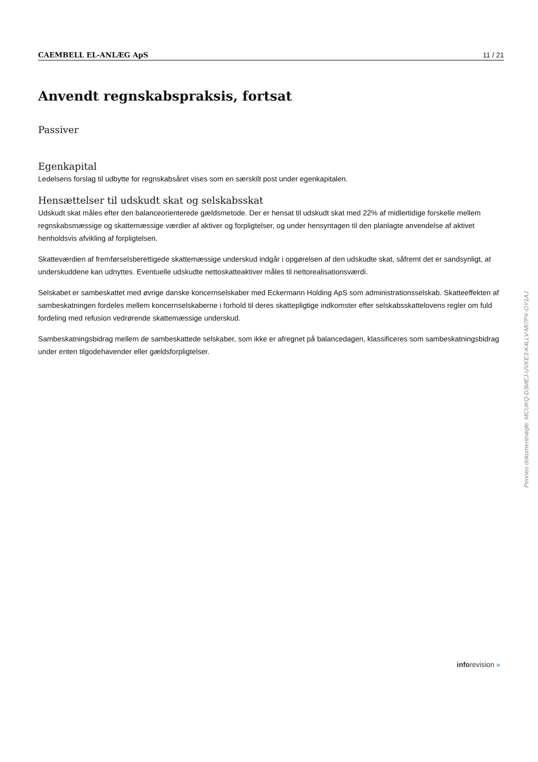CAEMBELL EL-ANLÆG ApS 11 / 21
Anvendt regnskabspraksis, fortsat
Passiver
Egenkapital
Ledelsens forslag til udbytte for regnskabsåret vises som en særskilt post under egenkapitalen.
Hensættelser til udskudt skat og selskabsskat
Udskudt skat måles efter den balanceorienterede gældsmetode. Der er hensat til udskudt skat med 22% af midlertidige forskelle mellem regnskabsmæssige og skattemæssige værdier af aktiver og forpligtelser, og under hensyntagen til den planlagte anvendelse af aktivet henholdsvis afvikling af forpligtelsen.
Skatteværdien af fremførselsberettigede skattemæssige underskud indgår i opgørelsen af den udskudte skat, såfremt det er sandsynligt, at underskuddene kan udnyttes. Eventuelle udskudte nettoskatteaktiver måles til nettorealisationsværdi.
Selskabet er sambeskattet med øvrige danske koncernselskaber med Eckermann Holding ApS som administrationsselskab. Skatteeffekten af sambeskatningen fordeles mellem koncernselskaberne i forhold til deres skattepligtige indkomster efter selskabsskattelovens regler om fuld fordeling med refusion vedrørende skattemæssige underskud.
Sambeskatningsbidrag mellem de sambeskattede selskaber, som ikke er afregnet på balancedagen, klassificeres som sambeskatningsbidrag under enten tilgodehavender eller gældsforpligtelser.
Penneo dokumentnøgle: MCUKQ-D3MEJ-UVKE3-K4LLV-MI7PX-OY1AJ
inforevision »